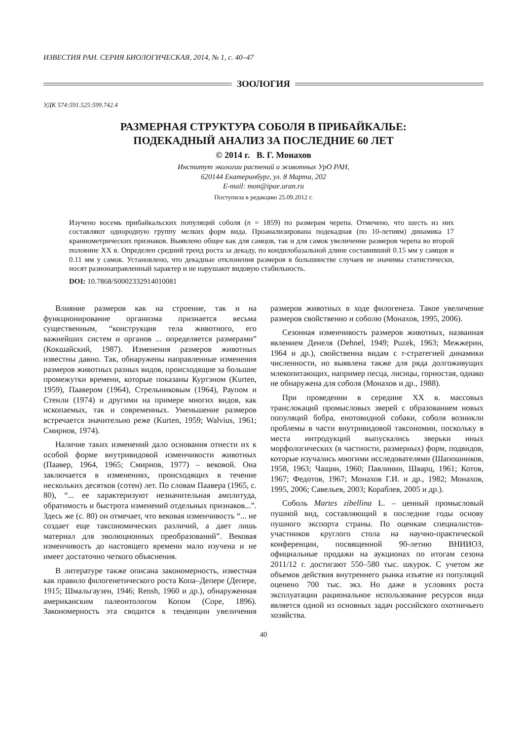ИЗВЕСТИЯ РАН. СЕРИЯ БИОЛОГИЧЕСКАЯ, 2014, № 1, с. 40–47
ЗООЛОГИЯ
УДК 574:591.525:599.742.4
РАЗМЕРНАЯ СТРУКТУРА СОБОЛЯ В ПРИБАЙКАЛЬЕ:
ПОДЕКАДНЫЙ АНАЛИЗ ЗА ПОСЛЕДНИЕ 60 ЛЕТ
© 2014 г. В. Г. Монахов
Институт экологии растений и животных УрО РАН,
620144 Екатеринбург, ул. 8 Марта, 202
E-mail: mon@ipae.uran.ru
Поступила в редакцию 25.09.2012 г.
Изучено восемь прибайкальских популяций соболя (n = 1859) по размерам черепа. Отмечено, что шесть из них составляют однородную группу мелких форм вида. Проанализирована подекадная (по 10-летиям) динамика 17 краниометрических признаков. Выявлено общее как для самцов, так и для самок увеличение размеров черепа во второй половине XX в. Определен средний тренд роста за декаду, по кондилобазальной длине составивший 0.15 мм у самцов и 0.11 мм у самок. Установлено, что декадные отклонения размеров в большинстве случаев не значимы статистически, носят разнонаправленный характер и не нарушают видовую стабильность.
DOI: 10.7868/S0002332914010081
Влияние размеров как на строение, так и на функционирование организма признается весьма существенным, “конструкция тела животного, его важнейших систем и органов ... определяется размерами” (Кокшайский, 1987). Изменения размеров животных известны давно. Так, обнаружены направленные изменения размеров животных разных видов, происходящие за большие промежутки времени, которые показаны Куртэном (Kurten, 1959), Паавером (1964), Стрельниковым (1964), Раупом и Стенли (1974) и другими на примере многих видов, как ископаемых, так и современных. Уменьшение размеров встречается значительно реже (Kurten, 1959; Walvius, 1961; Смирнов, 1974).
Наличие таких изменений дало основания отнести их к особой форме внутривидовой изменчивости животных (Паавер, 1964, 1965; Смирнов, 1977) – вековой. Она заключается в изменениях, происходящих в течение нескольких десятков (сотен) лет. По словам Паавера (1965, с. 80), “... ее характеризуют незначительная амплитуда, обратимость и быстрота изменений отдельных признаков...”. Здесь же (с. 80) он отмечает, что вековая изменчивость “... не создает еще таксономических различий, а дает лишь материал для эволюционных преобразований”. Вековая изменчивость до настоящего времени мало изучена и не имеет достаточно четкого объяснения.
В литературе также описана закономерность, известная как правило филогенетического роста Копа–Депере (Депере, 1915; Шмальгаузен, 1946; Rensh, 1960 и др.), обнаруженная американским палеонтологом Копом (Cope, 1896). Закономерность эта сводится к тенденции увеличения размеров животных в ходе филогенеза. Такое увеличение размеров свойственно и соболю (Монахов, 1995, 2006).
Сезонная изменчивость размеров животных, названная явлением Денеля (Dehnel, 1949; Puzek, 1963; Межжерин, 1964 и др.), свойственна видам с r-стратегией динамики численности, но выявлена также для ряда долгоживущих млекопитающих, например песца, лисицы, горностая, однако не обнаружена для соболя (Монахов и др., 1988).
При проведении в середине XX в. массовых транслокаций промысловых зверей с образованием новых популяций бобра, енотовидной собаки, соболя возникли проблемы в части внутривидовой таксономии, поскольку в места интродукций выпускались зверьки иных морфологических (в частности, размерных) форм, подвидов, которые изучались многими исследователями (Шапошников, 1958, 1963; Чащин, 1960; Павлинин, Шварц, 1961; Котов, 1967; Федотов, 1967; Монахов Г.И. и др., 1982; Монахов, 1995, 2006; Савельев, 2003; Кораблев, 2005 и др.).
Соболь Martes zibellina L. – ценный промысловый пушной вид, составляющий в последние годы основу пушного экспорта страны. По оценкам специалистов-участников круглого стола на научно-практической конференции, посвященной 90-летию ВНИИОЗ, официальные продажи на аукционах по итогам сезона 2011/12 г. достигают 550–580 тыс. шкурок. С учетом же объемов действия внутреннего рынка изъятие из популяций оценено 700 тыс. экз. Но даже в условиях роста эксплуатации рациональное использование ресурсов вида является одной из основных задач российского охотничьего хозяйства.
40